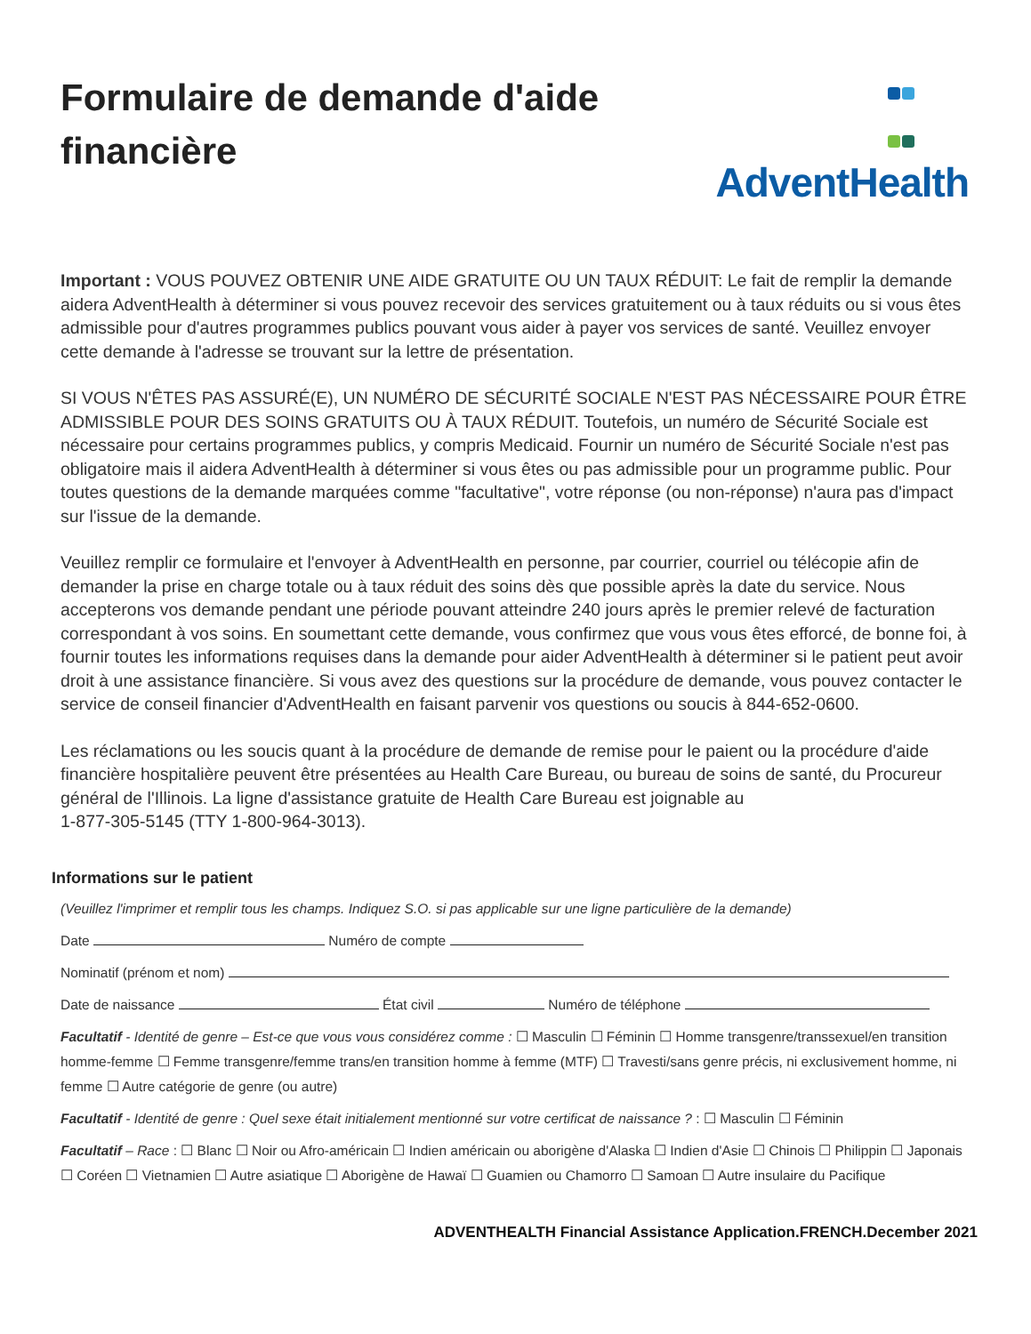Formulaire de demande d'aide
financière
AdventHealth
Important : VOUS POUVEZ OBTENIR UNE AIDE GRATUITE OU UN TAUX RÉDUIT: Le fait de remplir la demande aidera AdventHealth à déterminer si vous pouvez recevoir des services gratuitement ou à taux réduits ou si vous êtes admissible pour d'autres programmes publics pouvant vous aider à payer vos services de santé. Veuillez envoyer cette demande à l'adresse se trouvant sur la lettre de présentation.
SI VOUS N'ÊTES PAS ASSURÉ(E), UN NUMÉRO DE SÉCURITÉ SOCIALE N'EST PAS NÉCESSAIRE POUR ÊTRE ADMISSIBLE POUR DES SOINS GRATUITS OU À TAUX RÉDUIT. Toutefois, un numéro de Sécurité Sociale est nécessaire pour certains programmes publics, y compris Medicaid. Fournir un numéro de Sécurité Sociale n'est pas obligatoire mais il aidera AdventHealth à déterminer si vous êtes ou pas admissible pour un programme public. Pour toutes questions de la demande marquées comme "facultative", votre réponse (ou non-réponse) n'aura pas d'impact sur l'issue de la demande.
Veuillez remplir ce formulaire et l'envoyer à AdventHealth en personne, par courrier, courriel ou télécopie afin de demander la prise en charge totale ou à taux réduit des soins dès que possible après la date du service. Nous accepterons vos demande pendant une période pouvant atteindre 240 jours après le premier relevé de facturation correspondant à vos soins. En soumettant cette demande, vous confirmez que vous vous êtes efforcé, de bonne foi, à fournir toutes les informations requises dans la demande pour aider AdventHealth à déterminer si le patient peut avoir droit à une assistance financière. Si vous avez des questions sur la procédure de demande, vous pouvez contacter le service de conseil financier d'AdventHealth en faisant parvenir vos questions ou soucis à 844-652-0600.
Les réclamations ou les soucis quant à la procédure de demande de remise pour le paient ou la procédure d'aide financière hospitalière peuvent être présentées au Health Care Bureau, ou bureau de soins de santé, du Procureur général de l'Illinois. La ligne d'assistance gratuite de Health Care Bureau est joignable au
1-877-305-5145 (TTY 1-800-964-3013).
Informations sur le patient
(Veuillez l'imprimer et remplir tous les champs. Indiquez S.O. si pas applicable sur une ligne particulière de la demande)
Date Numéro de compte
Nominatif (prénom et nom)
Date de naissance État civil Numéro de téléphone
Facultatif - Identité de genre – Est-ce que vous vous considérez comme : ☐ Masculin ☐ Féminin ☐ Homme transgenre/transsexuel/en transition homme-femme ☐ Femme transgenre/femme trans/en transition homme à femme (MTF) ☐ Travesti/sans genre précis, ni exclusivement homme, ni femme ☐ Autre catégorie de genre (ou autre)
Facultatif - Identité de genre : Quel sexe était initialement mentionné sur votre certificat de naissance ? : ☐ Masculin ☐ Féminin
Facultatif – Race : ☐ Blanc ☐ Noir ou Afro-américain ☐ Indien américain ou aborigène d'Alaska ☐ Indien d'Asie ☐ Chinois ☐ Philippin ☐ Japonais ☐ Coréen ☐ Vietnamien ☐ Autre asiatique ☐ Aborigène de Hawaï ☐ Guamien ou Chamorro ☐ Samoan ☐ Autre insulaire du Pacifique
ADVENTHEALTH Financial Assistance Application.FRENCH.December 2021